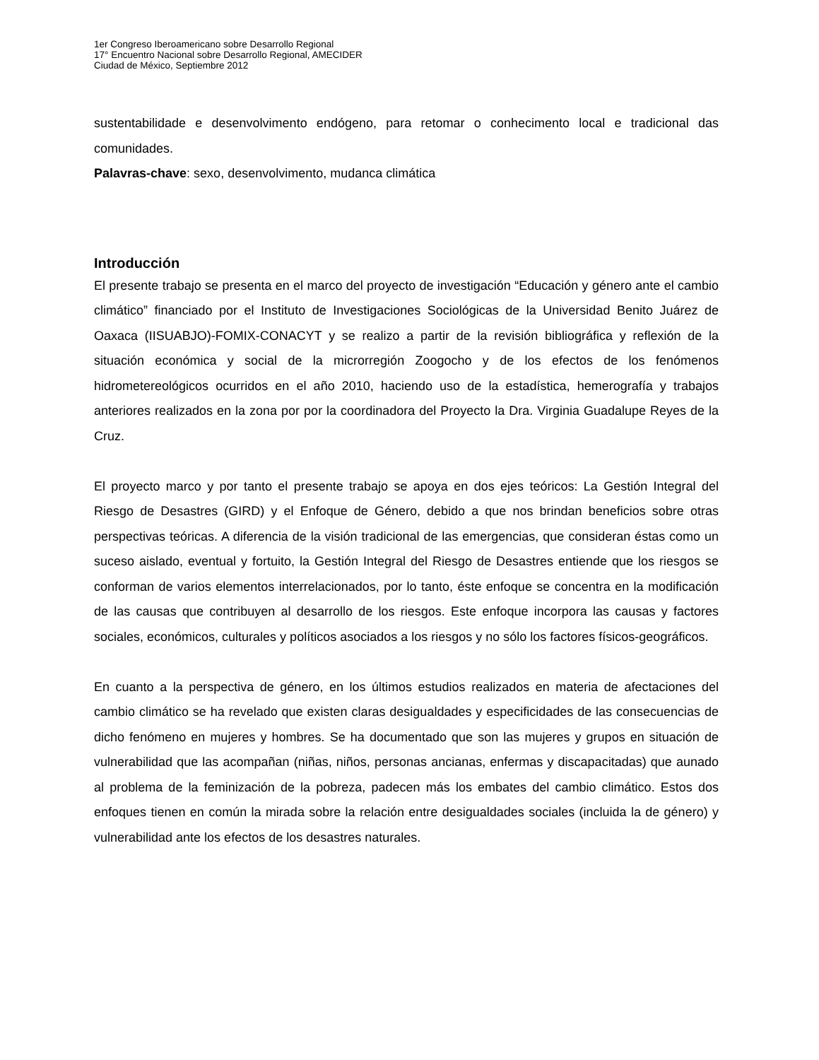1er Congreso Iberoamericano sobre Desarrollo Regional
17° Encuentro Nacional sobre Desarrollo Regional, AMECIDER
Ciudad de México, Septiembre 2012
sustentabilidade e desenvolvimento endógeno, para retomar o conhecimento local e tradicional das comunidades.
Palavras-chave: sexo, desenvolvimento, mudanca climática
Introducción
El presente trabajo se presenta en el marco del proyecto de investigación “Educación y género ante el cambio climático” financiado por el Instituto de Investigaciones Sociológicas de la Universidad Benito Juárez de Oaxaca (IISUABJO)-FOMIX-CONACYT y se realizo a partir de la revisión bibliográfica y reflexión de la situación económica y social de la microrregión Zoogocho y de los efectos de los fenómenos hidrometereológicos ocurridos en el año 2010, haciendo uso de la estadística, hemerografía y trabajos anteriores realizados en la zona por por la coordinadora del Proyecto la Dra. Virginia Guadalupe Reyes de la Cruz.
El proyecto marco y por tanto el presente trabajo se apoya en dos ejes teóricos: La Gestión Integral del Riesgo de Desastres (GIRD) y el Enfoque de Género, debido a que nos brindan beneficios sobre otras perspectivas teóricas. A diferencia de la visión tradicional de las emergencias, que consideran éstas como un suceso aislado, eventual y fortuito, la Gestión Integral del Riesgo de Desastres entiende que los riesgos se conforman de varios elementos interrelacionados, por lo tanto, éste enfoque se concentra en la modificación de las causas que contribuyen al desarrollo de los riesgos. Este enfoque incorpora las causas y factores sociales, económicos, culturales y políticos asociados a los riesgos y no sólo los factores físicos-geográficos.
En cuanto a la perspectiva de género, en los últimos estudios realizados en materia de afectaciones del cambio climático se ha revelado que existen claras desigualdades y especificidades de las consecuencias de dicho fenómeno en mujeres y hombres. Se ha documentado que son las mujeres y grupos en situación de vulnerabilidad que las acompañan (niñas, niños, personas ancianas, enfermas y discapacitadas) que aunado al problema de la feminización de la pobreza, padecen más los embates del cambio climático. Estos dos enfoques tienen en común la mirada sobre la relación entre desigualdades sociales (incluida la de género) y vulnerabilidad ante los efectos de los desastres naturales.